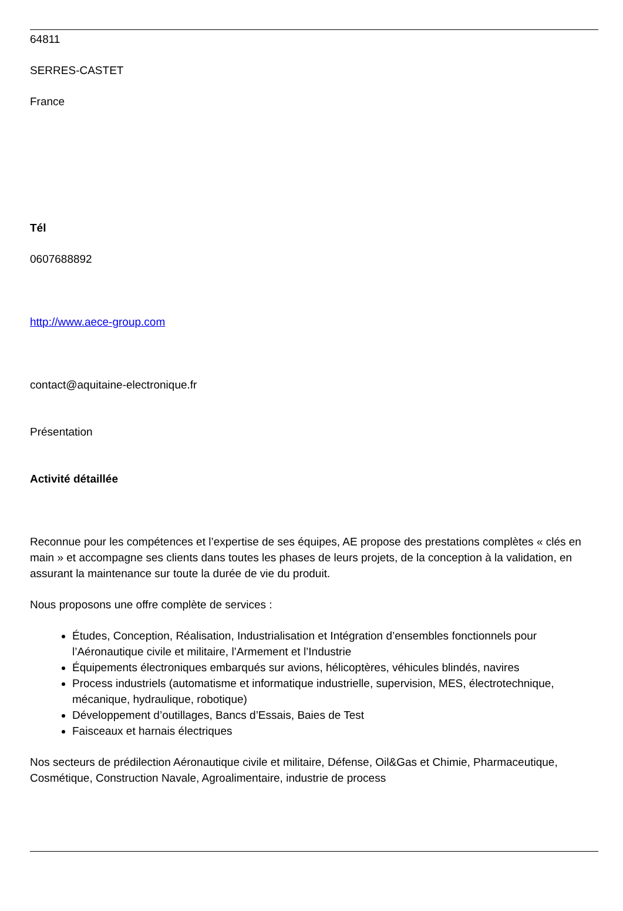64811
SERRES-CASTET
France
Tél
0607688892
http://www.aece-group.com
contact@aquitaine-electronique.fr
Présentation
Activité détaillée
Reconnue pour les compétences et l’expertise de ses équipes, AE propose des prestations complètes « clés en main » et accompagne ses clients dans toutes les phases de leurs projets, de la conception à la validation, en assurant la maintenance sur toute la durée de vie du produit.
Nous proposons une offre complète de services :
Études, Conception, Réalisation, Industrialisation et Intégration d’ensembles fonctionnels pour l’Aéronautique civile et militaire, l’Armement et l’Industrie
Équipements électroniques embarqués sur avions, hélicoptères, véhicules blindés, navires
Process industriels (automatisme et informatique industrielle, supervision, MES, électrotechnique, mécanique, hydraulique, robotique)
Développement d’outillages, Bancs d’Essais, Baies de Test
Faisceaux et harnais électriques
Nos secteurs de prédilection Aéronautique civile et militaire, Défense, Oil&Gas et Chimie, Pharmaceutique, Cosmétique, Construction Navale, Agroalimentaire, industrie de process